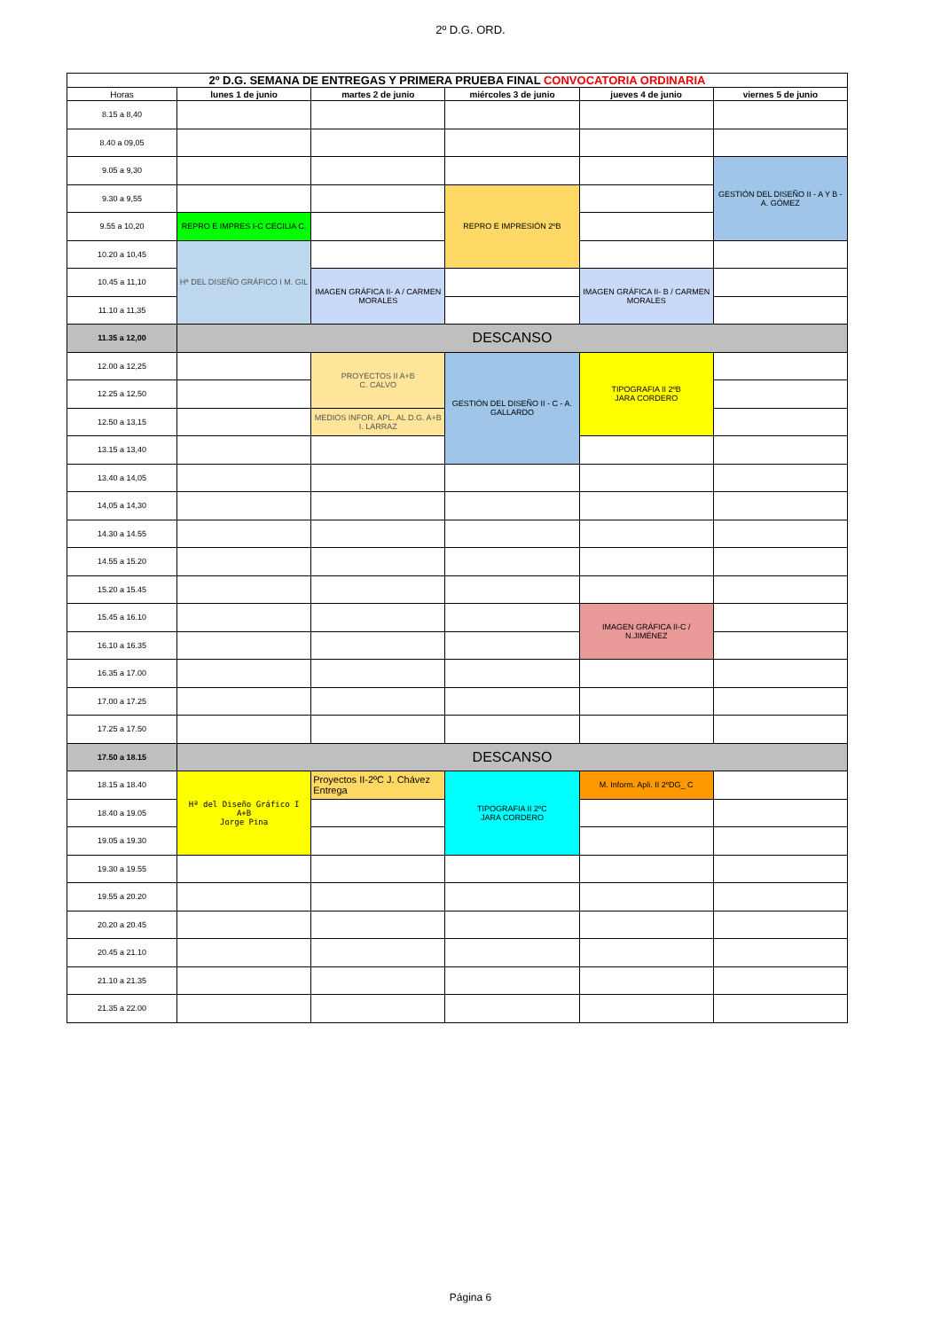2º D.G. ORD.
| 2º D.G. SEMANA DE ENTREGAS Y PRIMERA PRUEBA FINAL CONVOCATORIA ORDINARIA | | | | | |
| Horas | lunes 1 de junio | martes 2 de junio | miércoles 3 de junio | jueves 4 de junio | viernes 5 de junio |
| 8.15 a 8,40 | | | | | |
| 8.40 a 09,05 | | | | | |
| 9.05 a 9,30 | | | | | GESTIÓN DEL DISEÑO II - A Y B - A. GÓMEZ |
| 9.30 a 9,55 | | | REPRO E IMPRESIÓN 2ºB | | |
| 9.55 a 10,20 | REPRO E IMPRES I-C CECILIA C. | | | | |
| 10.20 a 10,45 | Hª DEL DISEÑO GRÁFICO I M. GIL | | | | |
| 10.45 a 11,10 | | IMAGEN GRÁFICA II- A / CARMEN MORALES | | IMAGEN GRÁFICA II- B / CARMEN MORALES | |
| 11.10 a 11,35 | | | | | |
| 11.35 a 12,00 | DESCANSO | | | | |
| 12.00 a 12,25 | | PROYECTOS II A+B C. CALVO | GESTIÓN DEL DISEÑO II - C - A. GALLARDO | TIPOGRAFIA II 2ºB JARA CORDERO | |
| 12.25 a 12,50 | | | | | |
| 12.50 a 13,15 | | MEDIOS INFOR. APL. AL D.G. A+B I. LARRAZ | | | |
| 13.15 a 13,40 | | | | | |
| 13.40 a 14,05 | | | | | |
| 14,05 a 14,30 | | | | | |
| 14.30 a 14.55 | | | | | |
| 14.55 a 15.20 | | | | | |
| 15.20 a 15.45 | | | | | |
| 15.45 a 16.10 | | | | IMAGEN GRÁFICA II-C / N.JIMÉNEZ | |
| 16.10 a 16.35 | | | | | |
| 16.35 a 17.00 | | | | | |
| 17.00 a 17.25 | | | | | |
| 17.25 a 17.50 | | | | | |
| 17.50 a 18.15 | DESCANSO | | | | |
| 18.15 a 18.40 | Hª del Diseño Gráfico I A+B Jorge Pina | Proyectos II-2ºC J. Chávez Entrega | TIPOGRAFIA II 2ºC JARA CORDERO | M. Inform. Apli. II 2ºDG_ C | |
| 18.40 a 19.05 | | | | | |
| 19.05 a 19.30 | | | | | |
| 19.30 a 19.55 | | | | | |
| 19.55 a 20.20 | | | | | |
| 20.20 a 20.45 | | | | | |
| 20.45 a 21.10 | | | | | |
| 21.10 a 21.35 | | | | | |
| 21.35 a 22.00 | | | | | |
Página 6